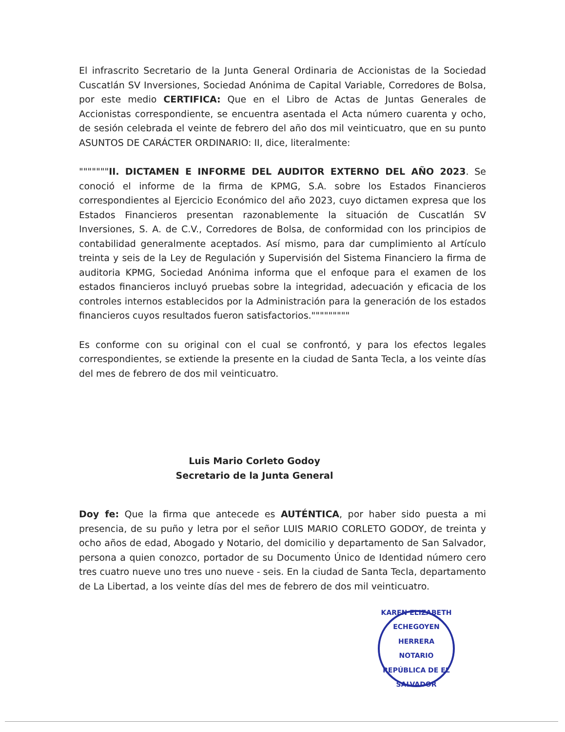El infrascrito Secretario de la Junta General Ordinaria de Accionistas de la Sociedad Cuscatlán SV Inversiones, Sociedad Anónima de Capital Variable, Corredores de Bolsa, por este medio CERTIFICA: Que en el Libro de Actas de Juntas Generales de Accionistas correspondiente, se encuentra asentada el Acta número cuarenta y ocho, de sesión celebrada el veinte de febrero del año dos mil veinticuatro, que en su punto ASUNTOS DE CARÁCTER ORDINARIO: II, dice, literalmente:
"""""""II. DICTAMEN E INFORME DEL AUDITOR EXTERNO DEL AÑO 2023. Se conoció el informe de la firma de KPMG, S.A. sobre los Estados Financieros correspondientes al Ejercicio Económico del año 2023, cuyo dictamen expresa que los Estados Financieros presentan razonablemente la situación de Cuscatlán SV Inversiones, S. A. de C.V., Corredores de Bolsa, de conformidad con los principios de contabilidad generalmente aceptados. Así mismo, para dar cumplimiento al Artículo treinta y seis de la Ley de Regulación y Supervisión del Sistema Financiero la firma de auditoria KPMG, Sociedad Anónima informa que el enfoque para el examen de los estados financieros incluyó pruebas sobre la integridad, adecuación y eficacia de los controles internos establecidos por la Administración para la generación de los estados financieros cuyos resultados fueron satisfactorios."""""""""
Es conforme con su original con el cual se confrontó, y para los efectos legales correspondientes, se extiende la presente en la ciudad de Santa Tecla, a los veinte días del mes de febrero de dos mil veinticuatro.
Luis Mario Corleto Godoy
Secretario de la Junta General
Doy fe: Que la firma que antecede es AUTÉNTICA, por haber sido puesta a mi presencia, de su puño y letra por el señor LUIS MARIO CORLETO GODOY, de treinta y ocho años de edad, Abogado y Notario, del domicilio y departamento de San Salvador, persona a quien conozco, portador de su Documento Único de Identidad número cero tres cuatro nueve uno tres uno nueve - seis. En la ciudad de Santa Tecla, departamento de La Libertad, a los veinte días del mes de febrero de dos mil veinticuatro.
KAREN ELIZABETH ECHEGOYEN HERRERA
NOTARIO
REPÚBLICA DE EL SALVADOR